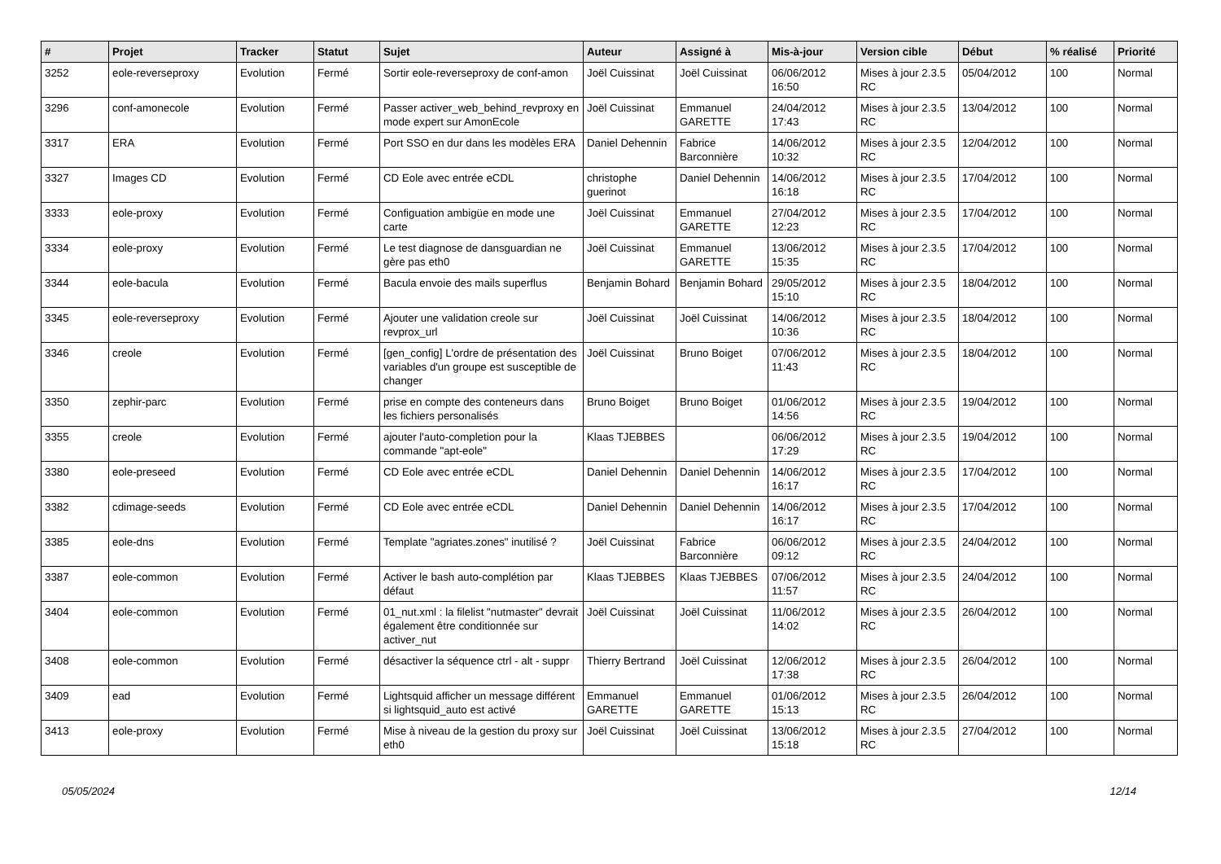| # | Projet | Tracker | Statut | Sujet | Auteur | Assigné à | Mis-à-jour | Version cible | Début | % réalisé | Priorité |
| --- | --- | --- | --- | --- | --- | --- | --- | --- | --- | --- | --- |
| 3252 | eole-reverseproxy | Evolution | Fermé | Sortir eole-reverseproxy de conf-amon | Joël Cuissinat | Joël Cuissinat | 06/06/2012 16:50 | Mises à jour 2.3.5 RC | 05/04/2012 | 100 | Normal |
| 3296 | conf-amonecole | Evolution | Fermé | Passer activer_web_behind_revproxy en mode expert sur AmonEcole | Joël Cuissinat | Emmanuel GARETTE | 24/04/2012 17:43 | Mises à jour 2.3.5 RC | 13/04/2012 | 100 | Normal |
| 3317 | ERA | Evolution | Fermé | Port SSO en dur dans les modèles ERA | Daniel Dehennin | Fabrice Barconnière | 14/06/2012 10:32 | Mises à jour 2.3.5 RC | 12/04/2012 | 100 | Normal |
| 3327 | Images CD | Evolution | Fermé | CD Eole avec entrée eCDL | christophe guerinot | Daniel Dehennin | 14/06/2012 16:18 | Mises à jour 2.3.5 RC | 17/04/2012 | 100 | Normal |
| 3333 | eole-proxy | Evolution | Fermé | Configuation ambigüe en mode une carte | Joël Cuissinat | Emmanuel GARETTE | 27/04/2012 12:23 | Mises à jour 2.3.5 RC | 17/04/2012 | 100 | Normal |
| 3334 | eole-proxy | Evolution | Fermé | Le test diagnose de dansguardian ne gère pas eth0 | Joël Cuissinat | Emmanuel GARETTE | 13/06/2012 15:35 | Mises à jour 2.3.5 RC | 17/04/2012 | 100 | Normal |
| 3344 | eole-bacula | Evolution | Fermé | Bacula envoie des mails superflus | Benjamin Bohard | Benjamin Bohard | 29/05/2012 15:10 | Mises à jour 2.3.5 RC | 18/04/2012 | 100 | Normal |
| 3345 | eole-reverseproxy | Evolution | Fermé | Ajouter une validation creole sur revprox_url | Joël Cuissinat | Joël Cuissinat | 14/06/2012 10:36 | Mises à jour 2.3.5 RC | 18/04/2012 | 100 | Normal |
| 3346 | creole | Evolution | Fermé | [gen_config] L'ordre de présentation des variables d'un groupe est susceptible de changer | Joël Cuissinat | Bruno Boiget | 07/06/2012 11:43 | Mises à jour 2.3.5 RC | 18/04/2012 | 100 | Normal |
| 3350 | zephir-parc | Evolution | Fermé | prise en compte des conteneurs dans les fichiers personalisés | Bruno Boiget | Bruno Boiget | 01/06/2012 14:56 | Mises à jour 2.3.5 RC | 19/04/2012 | 100 | Normal |
| 3355 | creole | Evolution | Fermé | ajouter l'auto-completion pour la commande "apt-eole" | Klaas TJEBBES | | 06/06/2012 17:29 | Mises à jour 2.3.5 RC | 19/04/2012 | 100 | Normal |
| 3380 | eole-preseed | Evolution | Fermé | CD Eole avec entrée eCDL | Daniel Dehennin | Daniel Dehennin | 14/06/2012 16:17 | Mises à jour 2.3.5 RC | 17/04/2012 | 100 | Normal |
| 3382 | cdimage-seeds | Evolution | Fermé | CD Eole avec entrée eCDL | Daniel Dehennin | Daniel Dehennin | 14/06/2012 16:17 | Mises à jour 2.3.5 RC | 17/04/2012 | 100 | Normal |
| 3385 | eole-dns | Evolution | Fermé | Template "agriates.zones" inutilisé ? | Joël Cuissinat | Fabrice Barconnière | 06/06/2012 09:12 | Mises à jour 2.3.5 RC | 24/04/2012 | 100 | Normal |
| 3387 | eole-common | Evolution | Fermé | Activer le bash auto-complétion par défaut | Klaas TJEBBES | Klaas TJEBBES | 07/06/2012 11:57 | Mises à jour 2.3.5 RC | 24/04/2012 | 100 | Normal |
| 3404 | eole-common | Evolution | Fermé | 01_nut.xml : la filelist "nutmaster" devrait également être conditionnée sur activer_nut | Joël Cuissinat | Joël Cuissinat | 11/06/2012 14:02 | Mises à jour 2.3.5 RC | 26/04/2012 | 100 | Normal |
| 3408 | eole-common | Evolution | Fermé | désactiver la séquence ctrl - alt - suppr | Thierry Bertrand | Joël Cuissinat | 12/06/2012 17:38 | Mises à jour 2.3.5 RC | 26/04/2012 | 100 | Normal |
| 3409 | ead | Evolution | Fermé | Lightsquid afficher un message différent si lightsquid_auto est activé | Emmanuel GARETTE | Emmanuel GARETTE | 01/06/2012 15:13 | Mises à jour 2.3.5 RC | 26/04/2012 | 100 | Normal |
| 3413 | eole-proxy | Evolution | Fermé | Mise à niveau de la gestion du proxy sur eth0 | Joël Cuissinat | Joël Cuissinat | 13/06/2012 15:18 | Mises à jour 2.3.5 RC | 27/04/2012 | 100 | Normal |
05/05/2024 12/14